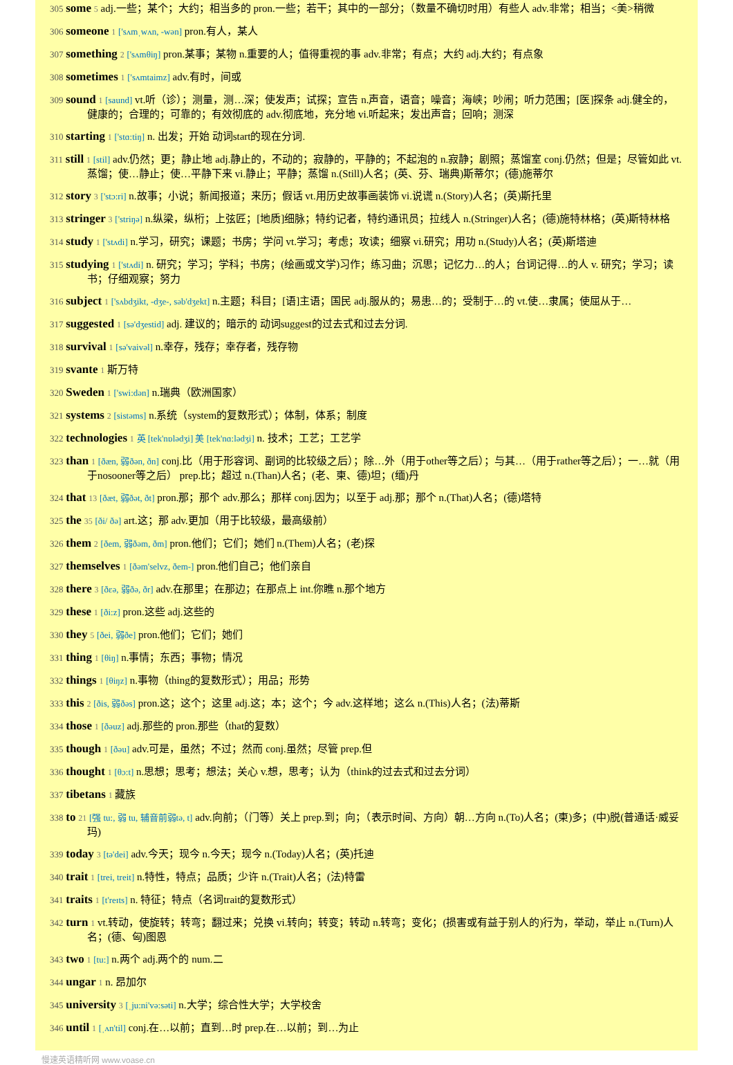305 some 5 adj.一些；某个；大约；相当多的 pron.一些；若干；其中的一部分；（数量不确切时用）有些人 adv.非常；相当；<美>稍微
306 someone 1 ['sʌmˌwʌn, -wən] pron.有人，某人
307 something 2 ['sʌmθiŋ] pron.某事；某物 n.重要的人；值得重视的事 adv.非常；有点；大约 adj.大约；有点象
308 sometimes 1 ['sʌmtaimz] adv.有时，间或
309 sound 1 [saund] vt.听（诊）；测量，测…深；使发声；试探；宣告 n.声音，语音；噪音；海峡；吵闹；听力范围；[医]探条 adj.健全的，健康的；合理的；可靠的；有效彻底的 adv.彻底地，充分地 vi.听起来；发出声音；回响；测深
310 starting 1 ['stɑ:tiŋ] n. 出发；开始 动词start的现在分词.
311 still 1 [stil] adv.仍然；更；静止地 adj.静止的，不动的；寂静的，平静的；不起泡的 n.寂静；剧照；蒸馏室 conj.仍然；但是；尽管如此 vt.蒸馏；使…静止；使…平静下来 vi.静止；平静；蒸馏 n.(Still)人名；(英、芬、瑞典)斯蒂尔；(德)施蒂尔
312 story 3 ['stɔ:ri] n.故事；小说；新闻报道；来历；假话 vt.用历史故事画装饰 vi.说谎 n.(Story)人名；(英)斯托里
313 stringer 3 ['striŋə] n.纵梁，纵桁；上弦匠；[地质]细脉；特约记者，特约通讯员；拉线人 n.(Stringer)人名；(德)施特林格；(英)斯特林格
314 study 1 ['stʌdi] n.学习，研究；课题；书房；学问 vt.学习；考虑；攻读；细察 vi.研究；用功 n.(Study)人名；(英)斯塔迪
315 studying 1 ['stʌdi] n. 研究；学习；学科；书房；(绘画或文学)习作；练习曲；沉思；记忆力…的人；台词记得…的人 v. 研究；学习；读书；仔细观察；努力
316 subject 1 ['sʌbdʒikt, -dʒe-, səb'dʒekt] n.主题；科目；[语]主语；国民 adj.服从的；易患…的；受制于…的 vt.使…隶属；使屈从于…
317 suggested 1 [sə'dʒestid] adj. 建议的；暗示的 动词suggest的过去式和过去分词.
318 survival 1 [sə'vaivəl] n.幸存，残存；幸存者，残存物
319 svante 1 斯万特
320 Sweden 1 ['swi:dən] n.瑞典（欧洲国家）
321 systems 2 [sistəms] n.系统（system的复数形式）；体制，体系；制度
322 technologies 1 英 [tek'nɒlədʒi] 美 [tek'nɑ:lədʒi] n. 技术；工艺；工艺学
323 than 1 [ðæn, 弱ðən, ðn] conj.比（用于形容词、副词的比较级之后）；除…外（用于other等之后）；与其…（用于rather等之后）；一…就（用于nosooner等之后） prep.比；超过 n.(Than)人名；(老、柬、德)坦；(缅)丹
324 that 13 [ðæt, 弱ðət, ðt] pron.那；那个 adv.那么；那样 conj.因为；以至于 adj.那；那个 n.(That)人名；(德)塔特
325 the 35 [ði/ ðə] art.这；那 adv.更加（用于比较级，最高级前）
326 them 2 [ðem, 弱ðəm, ðm] pron.他们；它们；她们 n.(Them)人名；(老)探
327 themselves 1 [ðəm'selvz, ðem-] pron.他们自己；他们亲自
328 there 3 [ðεə, 弱ðə, ðr] adv.在那里；在那边；在那点上 int.你瞧 n.那个地方
329 these 1 [ði:z] pron.这些 adj.这些的
330 they 5 [ðei, 弱ðe] pron.他们；它们；她们
331 thing 1 [θiŋ] n.事情；东西；事物；情况
332 things 1 [θiŋz] n.事物（thing的复数形式）；用品；形势
333 this 2 [ðis, 弱ðəs] pron.这；这个；这里 adj.这；本；这个；今 adv.这样地；这么 n.(This)人名；(法)蒂斯
334 those 1 [ðəuz] adj.那些的 pron.那些（that的复数）
335 though 1 [ðəu] adv.可是，虽然；不过；然而 conj.虽然；尽管 prep.但
336 thought 1 [θɔ:t] n.思想；思考；想法；关心 v.想，思考；认为（think的过去式和过去分词）
337 tibetans 1 藏族
338 to 21 [强 tu:, 弱 tu, 辅音前弱tə, t] adv.向前；（门等）关上 prep.到；向；（表示时间、方向）朝…方向 n.(To)人名；(柬)多；(中)脱(普通话·威妥玛)
339 today 3 [tə'dei] adv.今天；现今 n.今天；现今 n.(Today)人名；(英)托迪
340 trait 1 [trei, treit] n.特性，特点；品质；少许 n.(Trait)人名；(法)特雷
341 traits 1 [t'reɪts] n. 特征；特点（名词trait的复数形式）
342 turn 1 vt.转动，使旋转；转弯；翻过来；兑换 vi.转向；转变；转动 n.转弯；变化；(损害或有益于别人的)行为，举动，举止 n.(Turn)人名；(德、匈)图恩
343 two 1 [tu:] n.两个 adj.两个的 num.二
344 ungar 1 n. 昂加尔
345 university 3 [ˌju:ni'və:səti] n.大学；综合性大学；大学校舍
346 until 1 [ˌʌn'til] conj.在…以前；直到…时 prep.在…以前；到…为止
慢速英语精听网 www.voase.cn